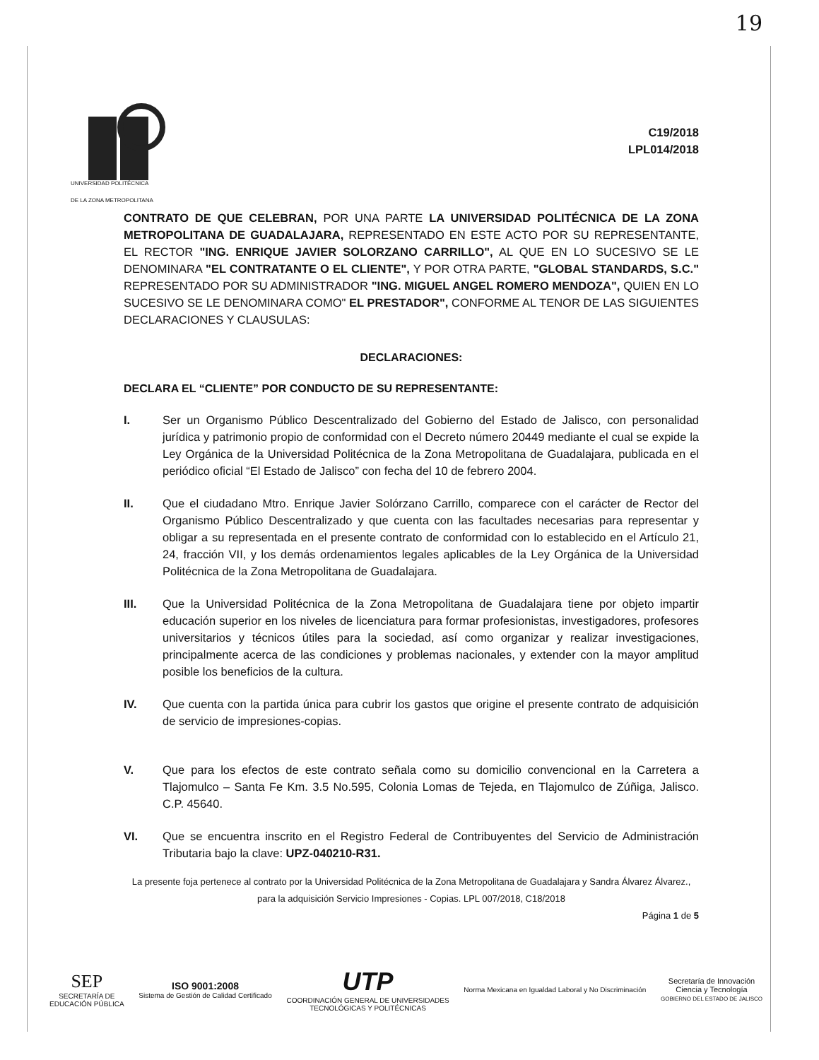19
C19/2018
LPL014/2018
UNIVERSIDAD POLITÉCNICA
DE LA ZONA METROPOLITANA
CONTRATO DE QUE CELEBRAN, POR UNA PARTE LA UNIVERSIDAD POLITÉCNICA DE LA ZONA METROPOLITANA DE GUADALAJARA, REPRESENTADO EN ESTE ACTO POR SU REPRESENTANTE, EL RECTOR "ING. ENRIQUE JAVIER SOLORZANO CARRILLO", AL QUE EN LO SUCESIVO SE LE DENOMINARA "EL CONTRATANTE O EL CLIENTE", Y POR OTRA PARTE, "GLOBAL STANDARDS, S.C." REPRESENTADO POR SU ADMINISTRADOR "ING. MIGUEL ANGEL ROMERO MENDOZA", QUIEN EN LO SUCESIVO SE LE DENOMINARA COMO" EL PRESTADOR", CONFORME AL TENOR DE LAS SIGUIENTES DECLARACIONES Y CLAUSULAS:
DECLARACIONES:
DECLARA EL “CLIENTE” POR CONDUCTO DE SU REPRESENTANTE:
I. Ser un Organismo Público Descentralizado del Gobierno del Estado de Jalisco, con personalidad jurídica y patrimonio propio de conformidad con el Decreto número 20449 mediante el cual se expide la Ley Orgánica de la Universidad Politécnica de la Zona Metropolitana de Guadalajara, publicada en el periódico oficial “El Estado de Jalisco” con fecha del 10 de febrero 2004.
II. Que el ciudadano Mtro. Enrique Javier Solórzano Carrillo, comparece con el carácter de Rector del Organismo Público Descentralizado y que cuenta con las facultades necesarias para representar y obligar a su representada en el presente contrato de conformidad con lo establecido en el Artículo 21, 24, fracción VII, y los demás ordenamientos legales aplicables de la Ley Orgánica de la Universidad Politécnica de la Zona Metropolitana de Guadalajara.
III. Que la Universidad Politécnica de la Zona Metropolitana de Guadalajara tiene por objeto impartir educación superior en los niveles de licenciatura para formar profesionistas, investigadores, profesores universitarios y técnicos útiles para la sociedad, así como organizar y realizar investigaciones, principalmente acerca de las condiciones y problemas nacionales, y extender con la mayor amplitud posible los beneficios de la cultura.
IV. Que cuenta con la partida única para cubrir los gastos que origine el presente contrato de adquisición de servicio de impresiones-copias.
V. Que para los efectos de este contrato señala como su domicilio convencional en la Carretera a Tlajomulco – Santa Fe Km. 3.5 No.595, Colonia Lomas de Tejeda, en Tlajomulco de Zúñiga, Jalisco. C.P. 45640.
VI. Que se encuentra inscrito en el Registro Federal de Contribuyentes del Servicio de Administración Tributaria bajo la clave: UPZ-040210-R31.
La presente foja pertenece al contrato por la Universidad Politécnica de la Zona Metropolitana de Guadalajara y Sandra Álvarez Álvarez., para la adquisición Servicio Impresiones - Copias. LPL 007/2018, C18/2018
Página 1 de 5
SEP
SECRETARÍA DE
EDUCACIÓN PÚBLICA
ISO 9001:2008
Sistema de Gestión de Calidad Certificado
UTP
COORDINACIÓN GENERAL DE UNIVERSIDADES
TECNOLÓGICAS Y POLITÉCNICAS
Norma Mexicana en Igualdad Laboral y No Discriminación
Secretaría de Innovación
Ciencia y Tecnología
GOBIERNO DEL ESTADO DE JALISCO